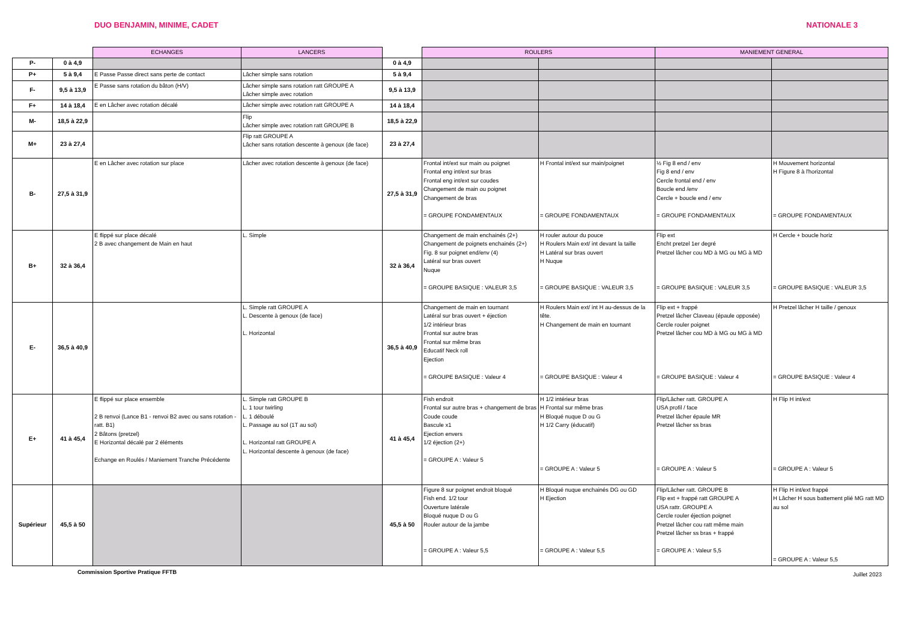DUO BENJAMIN, MINIME, CADET NATIONALE 3
| | | ECHANGES | LANCERS | | ROULERS | | MANIEMENT GENERAL | |
| --- | --- | --- | --- | --- | --- | --- | --- | --- |
| P- | 0 à 4,9 | | | 0 à 4,9 | | | | |
| P+ | 5 à 9,4 | E Passe Passe direct sans perte de contact | Lâcher simple sans rotation | 5 à 9,4 | | | | |
| F- | 9,5 à 13,9 | E Passe sans rotation du bâton (H/V) | Lâcher simple sans rotation ratt GROUPE A Lâcher simple avec rotation | 9,5 à 13,9 | | | | |
| F+ | 14 à 18,4 | E en Lâcher avec rotation décalé | Lâcher simple avec rotation ratt GROUPE A | 14 à 18,4 | | | | |
| M- | 18,5 à 22,9 | | Flip Lâcher simple avec rotation ratt GROUPE B | 18,5 à 22,9 | | | | |
| M+ | 23 à 27,4 | | Flip ratt GROUPE A Lâcher sans rotation descente à genoux (de face) | 23 à 27,4 | | | | |
| B- | 27,5 à 31,9 | E en Lâcher avec rotation sur place | Lâcher avec rotation descente à genoux (de face) | 27,5 à 31,9 | Frontal int/ext sur main ou poignet Frontal eng int/ext sur bras Frontal eng int/ext sur coudes Changement de main ou poignet Changement de bras = GROUPE FONDAMENTAUX | H Frontal int/ext sur main/poignet = GROUPE FONDAMENTAUX | ½ Fig 8 end / env Fig 8 end / env Cercle frontal end / env Boucle end /env Cercle + boucle end / env = GROUPE FONDAMENTAUX | H Mouvement horizontal H Figure 8 à l'horizontal = GROUPE FONDAMENTAUX |
| B+ | 32 à 36,4 | E flippé sur place décalé 2 B avec changement de Main en haut | L. Simple | 32 à 36,4 | Changement de main enchainés (2+) Changement de poignets enchainés (2+) Fig. 8 sur poignet end/env (4) Latéral sur bras ouvert Nuque = GROUPE BASIQUE : VALEUR 3,5 | H rouler autour du pouce H Roulers Main ext/ int devant la taille H Latéral sur bras ouvert H Nuque = GROUPE BASIQUE : VALEUR 3,5 | Flip ext Encht pretzel 1er degré Pretzel lâcher cou MD à MG ou MG à MD = GROUPE BASIQUE : VALEUR 3,5 | H Cercle + boucle horiz = GROUPE BASIQUE : VALEUR 3,5 |
| E- | 36,5 à 40,9 | | L. Simple ratt GROUPE A L. Descente à genoux (de face) L. Horizontal | 36,5 à 40,9 | Changement de main en tournant Latéral sur bras ouvert + éjection 1/2 intérieur bras Frontal sur autre bras Frontal sur même bras Educatif Neck roll Ejection = GROUPE BASIQUE : Valeur 4 | H Roulers Main ext/ int H au-dessus de la tête. H Changement de main en tournant = GROUPE BASIQUE : Valeur 4 | Flip ext + frappé Pretzel lâcher Claveau (épaule opposée) Cercle rouler poignet Pretzel lâcher cou MD à MG ou MG à MD = GROUPE BASIQUE : Valeur 4 | H Pretzel lâcher H taille / genoux = GROUPE BASIQUE : Valeur 4 |
| E+ | 41 à 45,4 | E flippé sur place ensemble 2 B renvoi (Lance B1 - renvoi B2 avec ou sans rotation - ratt. B1) 2 Bâtons (pretzel) E Horizontal décalé par 2 éléments Echange en Roulés / Maniement Tranche Précédente | L. Simple ratt GROUPE B L. 1 tour twirling L. 1 déboulé L. Passage au sol (1T au sol) L. Horizontal ratt GROUPE A L. Horizontal descente à genoux (de face) | 41 à 45,4 | Fish endroit Frontal sur autre bras + changement de bras Coude coude Bascule x1 Ejection envers 1/2 éjection (2+) = GROUPE A : Valeur 5 | H 1/2 intérieur bras H Frontal sur même bras H Bloqué nuque D ou G H 1/2 Carry (éducatif) = GROUPE A : Valeur 5 | Flip/Lâcher ratt. GROUPE A USA profil / face Pretzel lâcher épaule MR Pretzel lâcher ss bras = GROUPE A : Valeur 5 | H Flip H int/ext = GROUPE A : Valeur 5 |
| Supérieur | 45,5 à 50 | | | 45,5 à 50 | Figure 8 sur poignet endroit bloqué Fish end. 1/2 tour Ouverture latérale Bloqué nuque D ou G Rouler autour de la jambe = GROUPE A : Valeur 5,5 | H Bloqué nuque enchainés DG ou GD H Ejection = GROUPE A : Valeur 5,5 | Flip/Lâcher ratt. GROUPE B Flip ext + frappé ratt GROUPE A USA rattr. GROUPE A Cercle rouler éjection poignet Pretzel lâcher cou ratt même main Pretzel lâcher ss bras + frappé = GROUPE A : Valeur 5,5 | H Flip H int/ext frappé H Lâcher H sous battement plié MG ratt MD au sol = GROUPE A : Valeur 5,5 |
Commission Sportive Pratique FFTB Juillet 2023